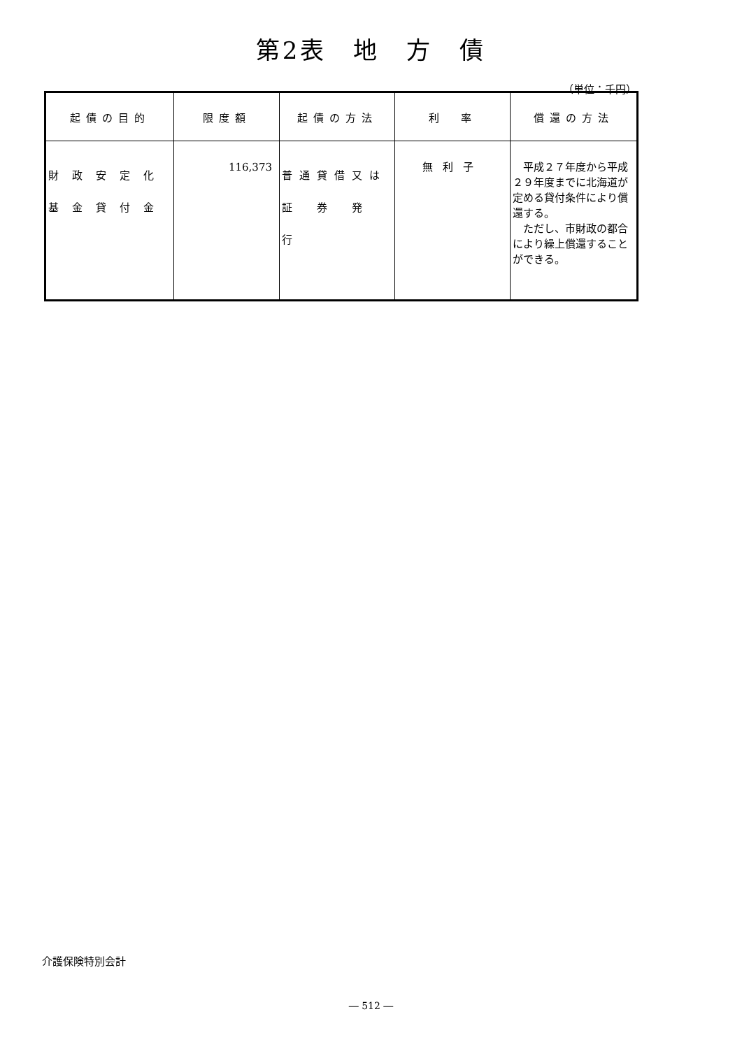第2表　地　方　債
（単位：千円）
| 起債の目的 | 限度額 | 起債の方法 | 利 率 | 償還の方法 |
| --- | --- | --- | --- | --- |
| 財政安定化 基金貸付金 | 116,373 | 普通貸借又は 証 券 発 行 | 無利子 | 平成２７年度から平成２９年度までに北海道が定める貸付条件により償還する。 ただし、市財政の都合により繰上償還することができる。 |
介護保険特別会計
― 512 ―